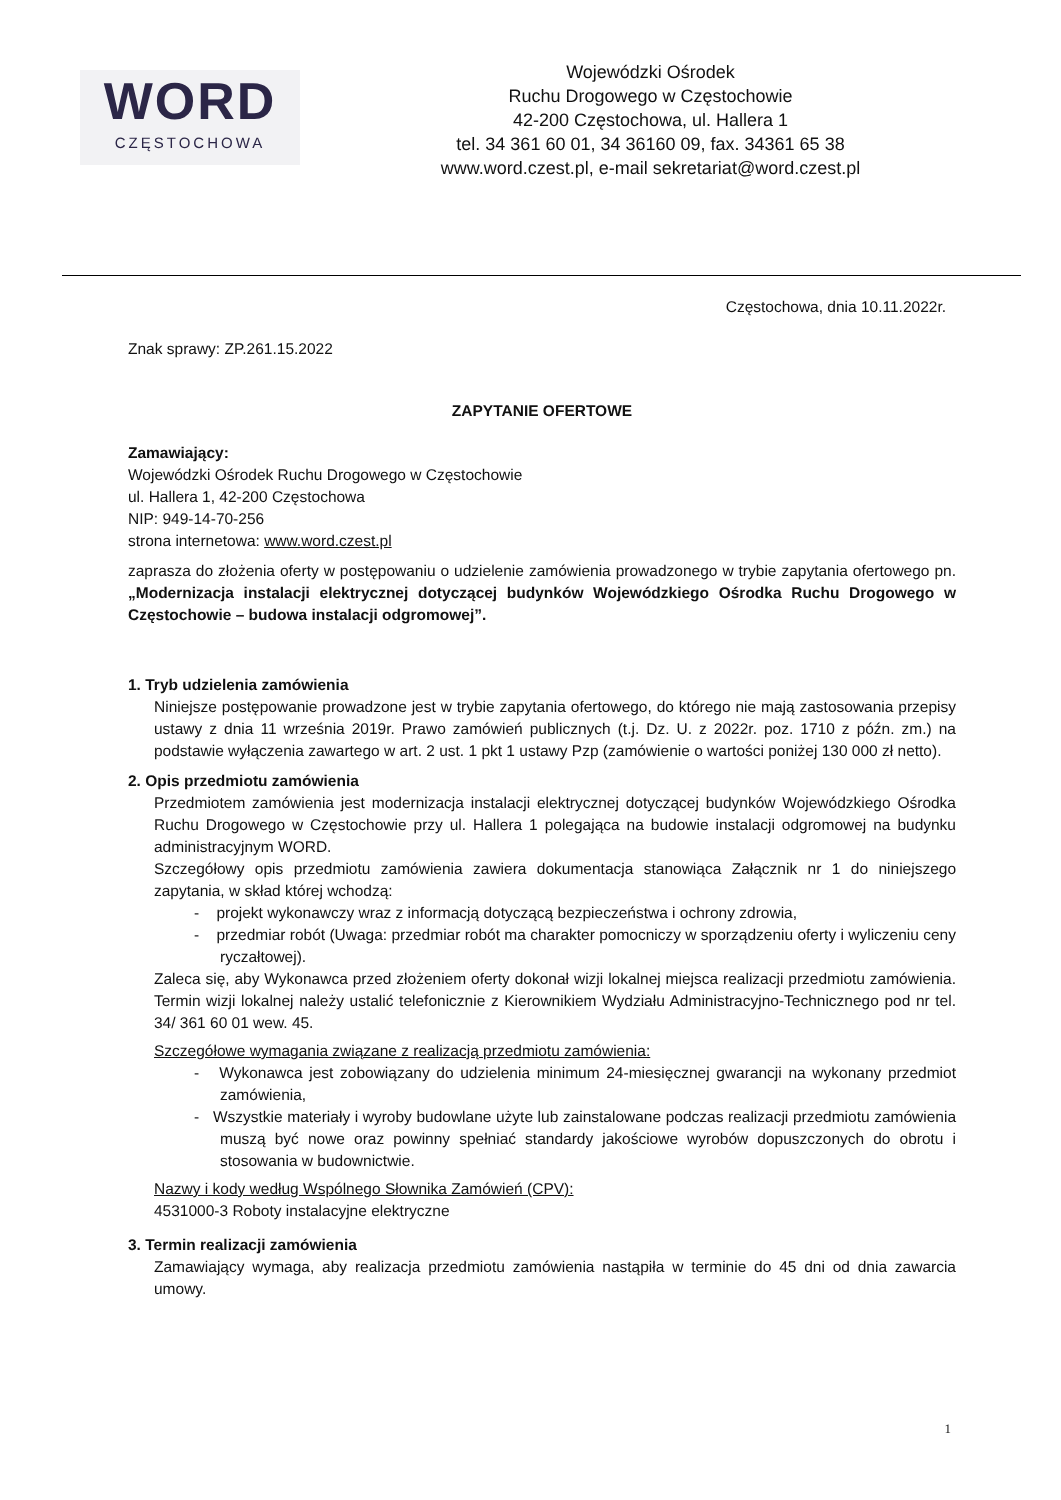WORD
CZĘSTOCHOWA
Wojewódzki Ośrodek
Ruchu Drogowego w Częstochowie
42-200 Częstochowa, ul. Hallera 1
tel. 34 361 60 01, 34 36160 09, fax. 34361 65 38
www.word.czest.pl, e-mail sekretariat@word.czest.pl
Częstochowa, dnia 10.11.2022r.
Znak sprawy: ZP.261.15.2022
ZAPYTANIE OFERTOWE
Zamawiający:
Wojewódzki Ośrodek Ruchu Drogowego w Częstochowie
ul. Hallera 1, 42-200 Częstochowa
NIP: 949-14-70-256
strona internetowa: www.word.czest.pl
zaprasza do złożenia oferty w postępowaniu o udzielenie zamówienia prowadzonego w trybie zapytania ofertowego pn. „Modernizacja instalacji elektrycznej dotyczącej budynków Wojewódzkiego Ośrodka Ruchu Drogowego w Częstochowie – budowa instalacji odgromowej”.
1. Tryb udzielenia zamówienia
Niniejsze postępowanie prowadzone jest w trybie zapytania ofertowego, do którego nie mają zastosowania przepisy ustawy z dnia 11 września 2019r. Prawo zamówień publicznych (t.j. Dz. U. z 2022r. poz. 1710 z późn. zm.) na podstawie wyłączenia zawartego w art. 2 ust. 1 pkt 1 ustawy Pzp (zamówienie o wartości poniżej 130 000 zł netto).
2. Opis przedmiotu zamówienia
Przedmiotem zamówienia jest modernizacja instalacji elektrycznej dotyczącej budynków Wojewódzkiego Ośrodka Ruchu Drogowego w Częstochowie przy ul. Hallera 1 polegająca na budowie instalacji odgromowej na budynku administracyjnym WORD.
Szczegółowy opis przedmiotu zamówienia zawiera dokumentacja stanowiąca Załącznik nr 1 do niniejszego zapytania, w skład której wchodzą:
- projekt wykonawczy wraz z informacją dotyczącą bezpieczeństwa i ochrony zdrowia,
- przedmiar robót (Uwaga: przedmiar robót ma charakter pomocniczy w sporządzeniu oferty i wyliczeniu ceny ryczałtowej).
Zaleca się, aby Wykonawca przed złożeniem oferty dokonał wizji lokalnej miejsca realizacji przedmiotu zamówienia. Termin wizji lokalnej należy ustalić telefonicznie z Kierownikiem Wydziału Administracyjno-Technicznego pod nr tel. 34/ 361 60 01 wew. 45.
Szczegółowe wymagania związane z realizacją przedmiotu zamówienia:
- Wykonawca jest zobowiązany do udzielenia minimum 24-miesięcznej gwarancji na wykonany przedmiot zamówienia,
- Wszystkie materiały i wyroby budowlane użyte lub zainstalowane podczas realizacji przedmiotu zamówienia muszą być nowe oraz powinny spełniać standardy jakościowe wyrobów dopuszczonych do obrotu i stosowania w budownictwie.
Nazwy i kody według Wspólnego Słownika Zamówień (CPV):
4531000-3 Roboty instalacyjne elektryczne
3. Termin realizacji zamówienia
Zamawiający wymaga, aby realizacja przedmiotu zamówienia nastąpiła w terminie do 45 dni od dnia zawarcia umowy.
1